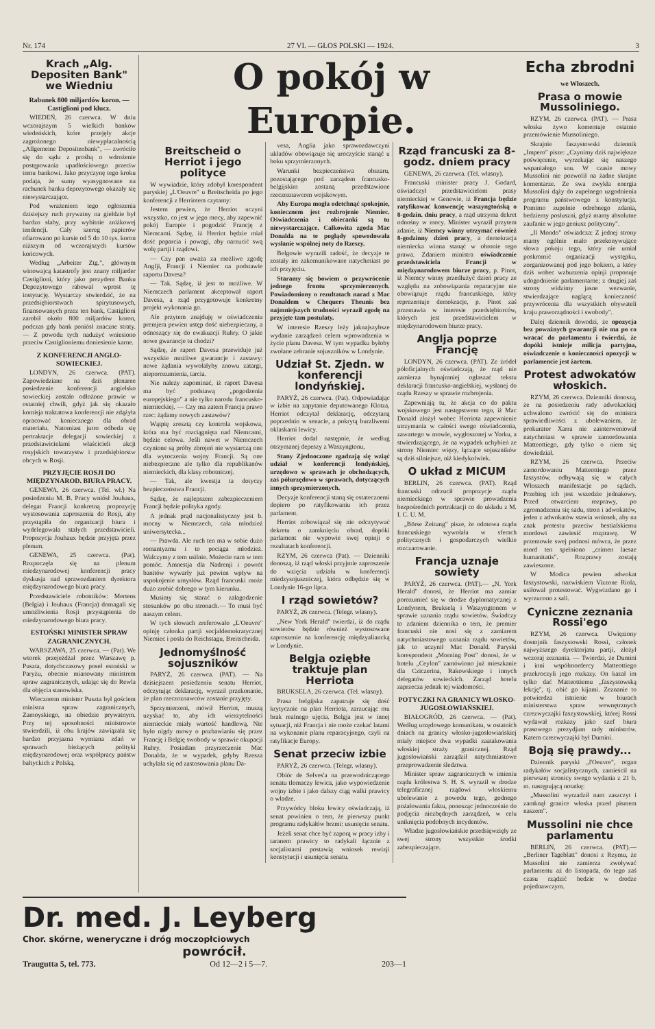Nr. 174 27 VI. — GŁOS POLSKI — 1924. 3
Krach „Alg. Depositen Bank" we Wiedniu
Rabunek 800 miljardów koron. — Castiglioni pod klucz.
WIEDEŃ, 26 czerwca. W dniu wczorajszym 5 wielkich banków wiedeńskich, które przejęły akcje zagrożonego niewypłacalnością „Allgemeine Depositenbank", — zwróciło się do sądu z prośbą o wdrożenie postępowania upadłościowego przeciw temu bankowi. Jako przyczynę tego kroku podaja, że sumy wyasygnowane na rachunek banku depozytowego okazały się niewystarczające.
Pod wrażeniem tego ogłoszenia dzisiejszy ruch prywatny na giełdzie był bardzo słaby, przy wybitnie zniżkowej tendencji. Cały szereg papierów ofiarowano po kursie od 5 do 10 tys. koron niższym od wczorajszych kursów końcowych.
Według „Arbeiter Ztg.", głównym winowajcą katastrofy jest znany miljarder Castiglioni, który jako prezydent Banku Depozytowego rabował wprost tę instytucję. Wystarczy stwierdzić, że na przedsiębiorstwach spirytusowych, finansowanych przez ten bank, Castiglioni zarobił około 800 miljardów koron, podczas gdy bank poniósł znaczne straty. — Z powodu tych nadużyć wniesiono przeciw Castiglioniemu doniesienie karne.
Z KONFERENCJI ANGLO-SOWIECKIEJ.
LONDYN, 26 czerwca. (PAT). Zapowiedziane na dziś plenarne posiedzenie konferencji angielsko sowieckiej zostało odłożone prawie w ostatniej chwili, gdyż jak się okazało komisja traktatowa konferencji nie zdążyła opracować koniecznego dla obrad materiału. Natomiast jutro odbeda się pertraktacje delegacji sowieckiej z przedstawicielami właścicieli akcji rosyjskich towarzystw i przedsiębiorstw obcych w Rosji.
PRZYJĘCIE ROSJI DO MIĘDZYNAROD. BIURA PRACY.
GENEWA, 26 czerwca. (Tel. wł.) Na posiedzeniu M. B. Pracy wniósł Jouhaux, delegat Francji konkretną propozycję wystosowania zaproszenia do Rosji, aby przystąpiła do organizacji biura i wydelegowała stałych przedstawicieli. Propozycja Jouhaux będzie przyjęta przez plenum.
GENEWA, 25 czerwca. (Pat). Rozpoczęła się na plenum miedzynarodowej konferencji pracy dyskusja nad sprawozdaniem dyrektora międzynarodowego biura pracy.
Przedstawiciele robotników: Mertens (Belgia) i Jouhaux (Francja) domagali się umożliwienia Rosji przystąpienia do miedzynarodowego biura pracy.
ESTOŃSKI MINISTER SPRAW ZAGRANICZNYCH.
WARSZAWA, 25 czerwca. — (Pat). We wtorek przejeżdżał przez Warszawę p. Puszta, dotychczasowy poseł estoński w Paryżu, obecnie mianowany ministrem spraw zagranicznych, udając się do Rewla dla objęcia stanowiska.
Wieczorem minister Puszta był gościem ministra spraw zagranicznych, Zamoyskiego, na obiedzie prywatnym. Przy tej sposobności ministrowie stwierdzili, iż obu krajów zawiązała się bardzo przyjazna wymiana zdań w sprawach bieżących polityki międzynarodowej oraz współpracy państw bałtyckich z Polską.
O pokój w Europie.
Breitscheid o Herriot i jego polityce
W wywiadzie, który zdobył korespondent paryskiej „L'Oeuvre" u Breitscheida po jego konferencji z Herriotem czytamy:
Jestem pewien, że Herriot uczyni wszystko, co jest w jego mocy, aby zapewnić pokój Europie i pogodzić Francję z Niemcami. Sądzę, iż Herriot będzie miał dość poparcia i powagi, aby narzucić swą wolę partji i rządowi.
— Czy pan uważa za możliwe zgodę Anglji, Francji i Niemiec na podstawie raportu Davesa?
— Tak. Sądzę, iż jest to możliwe. W Niemczech parlament akceptował raport Davesa, a rząd przygotowuje konkretny projekt wykonania go.
Ale przytem znajduję w oświadczeniu premjera pewien ustęp dość niebezpieczny, a odnoszący się do ewakuacji Ruhry. O jakie nowe gwarancje tu chodzi?
Sądzę, że raport Davesa przewiduje już wszystkie możliwe gwarancje i zastawy: nowe żądania wywołałyby znowu zatargi, nieporozumienia, tarcia.
Nie należy zapominać, iż raport Davesa ma być podstawą „pogodzenia europejskiego" a nie tylko narodu francusko-niemieckiej. — Czy ma zatem Francja prawo rzec: żądamy nowych zastawów?
Wątpię zresztą czy kontrola wojskowa, która ma być rozciągnięta nad Niemcami, będzie celowa. Jeśli nawet w Niemczech czynione są próby zbrojeń nie wystarczą one dla wytoczenia wojny Francji. Są one niebezpieczne ale tylko dla republikanów niemieckich, dla klasy robotniczej.
— Tak, ale kwestja ta dotyczy bezpieczeństwa Francji.
Sądzę, że najlepszem zabezpieczeniem Francji będzie polityka zgody.
A jednak prąd nacjonalistyczny jest b. mocny w Niemczech, cała młodzież uniwersytecka...
— Prawda. Ale ruch ten ma w sobie dużo romantyzmu i to pociąga młodzież. Walczymy z tem usilnie. Możecie nam w tem pomóc. Amnestja dla Nadrenji i powrót banitów wywarły już pewien wpływ na uspokojenie umysłów. Rząd francuski może dużo zrobić dobrego w tym kierunku.
Musimy się starać o załagodzenie stosunków po obu stronach.— To musi być naszym celem.
W tych słowach zreferowało „L'Oeuvre" opinję członka partji socjaldemokratycznej Niemiec i posła do Reichstagu, Breitscheida.
Jednomyślność sojuszników
PARYŻ, 26 czerwca. (PAT). — Na dzisiejszem posiedzeniu senatu Herriot, odczytując deklarację, wyraził przekonanie, że plan rzeczoznawców zostanie przyjęty.
Sprzymierzeni, mówił Herriot, muszą uzyskać to, aby ich wierzytelności niemieckie miały wartość handlową. Nie było nigdy mowy o pozbawianiu się przez Francję i Belgię swobody w sprawie okupacji Ruhry. Posiadam przyrzeczenie Mac Donalda, że w wypadek, gdyby Rzesza uchylała się od zastosowania planu Da-
vesa, Anglia jako sprawozdawczyni układów obowiązuje się uroczyście stanąć u boku sprzymierzonych.
Warunki bezpieczeństwa obszaru, pozostającego pod zarządem francusko-belgijskim zostaną przedstawione rzeczoznawcom wojskowym.
Aby Europa mogła odetchnąć spokojnie, koniecznem jest rozbrojenie Niemiec. Oświadczenia i obiecanki są tu niewystarczające. Całkowita zgoda Mac Donalda na te poglądy spowodowała wysłanie wspólnej noty do Rzeszy.
Belgowie wyrazili radość, że decyzje te zostały im zakomunikowane natychmiast po ich przyjęciu.
Staramy się bowiem o przywrócenie jednego frontu sprzymierzonych. Powiadomiony o rezultatach narad z Mac Donaldem w Chequers Theunis bez najmniejszych trudności wyraził zgodę na przyjęte tam postulaty.
W interesie Rzeszy leży jaknajszybsze wydanie zarządzeń celem wprowadzenia w życie planu Davesa. W tym wypadku byłoby zwołane zebranie sojuszników w Londynie.
Udział St. Zjedn. w konferencji londyńskiej.
PARYŻ, 26 czerwca. (Pat). Odpowiadając w izbie na zapytanie deputowanego Klotza, Herriot odczytał deklarację, odczytaną poprzednio w senacie, a pokrytą burzliwemi oklaskami lewicy.
Herriot dodał następnie, że według otrzymanej depeszy z Waszyngtonu,
Stany Zjednoczone zgadzają się wziąć udział w konferencji londyńskiej, urzędowo w sprawach je obchodzących, zaś półurzędowo w sprawach, dotyczących innych sprzymierzonych.
Decyzje konferencji staną się ostatecznemi dopiero po ratyfikowaniu ich przez parlament.
Herriot zobowiązał się nie odczytywać dekretu o zamknięciu obrad, dopóki parlament nie wypowie swej opinji o rezultatach konferencji.
RZYM, 26 czerwca (Pat). — Dzienniki donoszą, iż rząd włoski przyjmie zaproszenie do wzięcia udziału w konferencji miedzysojuszniczej, która odbędzie się w Londynie 16-go lipca.
I rząd sowietów?
PARYŻ, 26 czerwca. (Telegr. własny).
„New York Herald" twierdzi, iż do rządu sowietów będzie również wystosowane zaproszenie na konferencję międzyaliancką w Londynie.
Belgja oziębłe traktuje plan Herriota
BRUKSELA, 26 czerwca. (Tel. własny).
Prasa belgijska zapatruje się dość krytycznie na plan Herriota, zarzucając mu brak realnego ujęcia. Belgja jest w innej sytuacji, niż Francja i nie może czekać latami na wykonanie planu reparacyjnego, czyli na ratyfikacje Europy.
Senat przeciw izbie
PARYŻ, 26 czerwca. (Telegr. własny).
Obiór de Selves'a na przewodniczącego senatu tłomaczy lewica, jako wypowiedzenie wojny izbie i jako dalszy ciąg walki prawicy o władze.
Przywódcy bloku lewicy oświadczają, iż senat powinien o tem, że pierwszy punkt programu radykałów brzmi: usunięcie senatu.
Jeżeli senat chce być zaporą w pracy izby i taranem prawicy to radykali łącznie z socjalistami postawią wniosek rewizji konstytucji i usunięcia senatu.
Rząd francuski za 8-godz. dniem pracy
GENEWA, 26 czerwca. (Tel. własny).
Francuski minister pracy J. Godard, oświadczył przedstawicielom prasy niemieckiej w Genewie, iż Francja będzie ratyfikować konwencję waszyngtońską o 8-godzin. dniu pracy, a rząd utrzyma dekret odnośny w mocy. Minister wyraził przytem zdanie, iż Niemcy winny utrzymać również 8-godzinny dzień pracy, a demokracja niemiecka winna stanąć w obronie tego prawa. Zdaniem ministra oświadczenie przedstawiciela Francji w międzynarodowem biurze pracy, p. Pinot, iż Niemcy winny przedłużyć dzień pracy ze względu na zobowiązania reparacyjne nie obowiązuje rządu francuskiego, który reprezentuje demokracje, p. Pinot zaś przemawia w interesie przedsiębiorców, których jest przedstawicielem w międzynarodowem biurze pracy.
Anglja poprze Francję
LONDYN, 26 czerwca. (PAT). Ze źródeł półoficjalnych oświadczają, że rząd nie zamierza bynajmniej ogłaszać tekstu deklaracji francusko-angielskiej, wysłanej do rządu Rzeszy w sprawie rozbrojenia.
Zapewniają tu, że akcja co do paktu wojskowego jest następstwem tego, iż Mac Donald złożył wobec Herriota zapewnienie utrzymania w całości swego oświadczenia, zawartego w mowie, wygłoszonej w Yorku, a stwierdzającego, że na wypadek uchybień ze strony Niemiec więzy, łączące sojuszników są dziś silniejsze, niż kiedykolwiek.
O układ z MICUM
BERLIN, 26 czerwca. (PAT). Rząd francuski odrzucił propozycje rządu niemieckiego w sprawie prowadzenia bezpośrednich pertraktacji co do układu z M. I. C. U. M.
„Börse Zeitung" pisze, że odmowa rządu francuskiego wywołała w sferach politycznych i gospodarczych wielkie rozczarowanie.
Francja uznaje sowiety
PARYŻ, 26 czerwca. (PAT).— „N. York Herald" donosi, że Herriot ma zamiar porozumieć się w drodze dyplomatycznej z Londynem, Brukselą i Waszyngtonem w sprawie uznania rządu sowietów. Świadczy to zdaniem dziennika o tem, że premier francuski nie nosi się z zamiarem natychmiastowego uznania rządu sowietów, jak to uczynił Mac Donald. Paryski korespondent „Morning Post" donosi, że w hotelu „Ceylon" zamówiono już mieszkanie dla Cziczerina, Rakowskiego i innych delegatów sowieckich. Zarząd hotelu zaprzecza jednak tej wiadomości.
POTYCZKI NA GRANICY WŁOSKO-JUGOSŁOWIAŃSKIEJ.
BIAŁOGRÓD, 26 czerwca. — (Pat). Według urzędowego komunikatu, w ostatnich dniach na granicy włosko-jugosłowiańskiej miały miejsce dwa wypadki zaatakowania włoskiej straży granicznej. Rząd jugosłowiański zarządził natychmiastowe przeprowadzenie śledztwa.
Minister spraw zagranicznych w imieniu rządu królestwa S. H. S. wyraził w drodze telegraficznej rządowi włoskiemu ubolewanie z powodu tego, godnego pożałowania faktu, ponosząc jednocześnie do podjęcia niezbędnych zarządzeń, w celu uniknięcia podobnych incydentów.
Władze jugosłowiańskie przedsięwzięły ze swej strony wszystkie środki zabezpieczające.
Echa zbrodni
we Włoszech.
Prasa o mowie Mussoliniego.
RZYM, 26 czerwca. (PAT). — Prasa włoska żywo komentuje ostatnie przemówienie Mussoliniego.
Skrajnie faszystowski dziennik „Impero" pisze: „Czynimy dziś największe poświęcenie, wyrzekając się naszego wspaniałego snu. W czasie mowy Mussolini nie pozwolił na żadne skrajne komentarze. Ze swa zwykła energia Mussolini dąży do zupełnego uzgodnienia programu państwowego z konstytucja. Pomimo zupełnie odrebnego zdania, bedziemy posłuszni, gdyż mamy absolutne zaufanie w jego geniusz polityczny".
„Il Mondo" oświadcza: Z jednej strony mamy ogólnie mało przekonywujące słowa pokoju tego, który nie umiał poskromić organizacji występku, zorganizowanej pod jego bokiem, a który dziś wobec wzburzenia opinji proponuje udogodnienie parlamentarne; z drugiej zaś strony widzimy jasne wezwanie, stwierdzające naglącą konieczność przywrócenia dla wszystkich obywateli kraju praworządności i swobody".
Dalej dziennik dowodzi, że opozycja bez poważnych gwarancji nie ma po co wracać do parlamentu i twierdzi, że dopóki istnieje milicja partyjna, oświadczenie o konieczności opozycji w parlamencie jest żartem.
Protest adwokatów włoskich.
RZYM, 26 czerwca. Dzienniki donoszą, że na posiedzeniu rady adwokackiej uchwalono zwrócić się do ministra sprawiedliwości z ubolewaniem, że prokurator Xarra nie zainterweniował natychmiast w sprawie zamordowania Matteottiego, gdy tylko o niem się dowiedział.
RZYM, 26 czerwca. Przeciw zamordowaniu Matteottiego przez faszystów, odbywają się w całych Włoszech manifestacje po sądach. Przebieg ich jest wszedzie jednakowy. Przed otwarciem rozprawy, po zgromadzeniu się sadu, stron i adwokatów, jeden z adwokatów stawia wniosek, aby na znak protestu przeciw bestialskiemu mordowi zawiesić rozprawę. W przemowie swej podnosi mówca, że przez mord ten spełniono „crimen laesae humanitatis". Rozprawy zostają zawieszone.
W Modica pewien adwokat faszystowski, nazwiskiem Vizzone Riola, usiłował protestować. Wygwizdano go i wyrzucono z sali.
Cyniczne zeznania Rossi'ego
RZYM, 26 czerwca. Uwięziony dostojnik faszystowski Rossi, członek najwyższego dyrektorjatu partji, złożył wczoraj zeznania. — Twierdzi, że Dumini i inni współmordercy Matteottiego przekroczyli jego rozkazy. On kazał im tylko dać Matteottiemu „faszystowską lekcję", tj. obić go kijami. Zeznanie to potwierdza istnienie w biurach ministerstwa spraw wewnętrznych czrezwyczajki faszystowskiej, której Rossi wydawał rozkazy jako szef biura prasowego prezydjum rady ministrów. Katem czrezwyczajki był Dumini.
Boją się prawdy...
Dziennik paryski „l'Oeuvre", organ radykałów socjalistycznych, zamieścił na pierwszej stronicy swego wydania z 21 b. m. następującą notatkę:
„Mussolini wyrzadził nam zaszczyt i zamknął granice włoska przed pismem naszem".
Mussolini nie chce parlamentu
BERLIN, 26 czerwca. (PAT).— „Berliner Tageblatt" donosi z Rzymu, że Mussolini nie zamierza zwoływać parlamentu aż do listopada, do tego zaś czasu rządzić bedzie w drodze pojednawczym.
Dr. med. J. Leyberg
Chor. skórne, weneryczne i dróg moczopłciowych
powrócił.
Traugutta 5, tel. 773. Od 12—2 i 5—7. 203—1